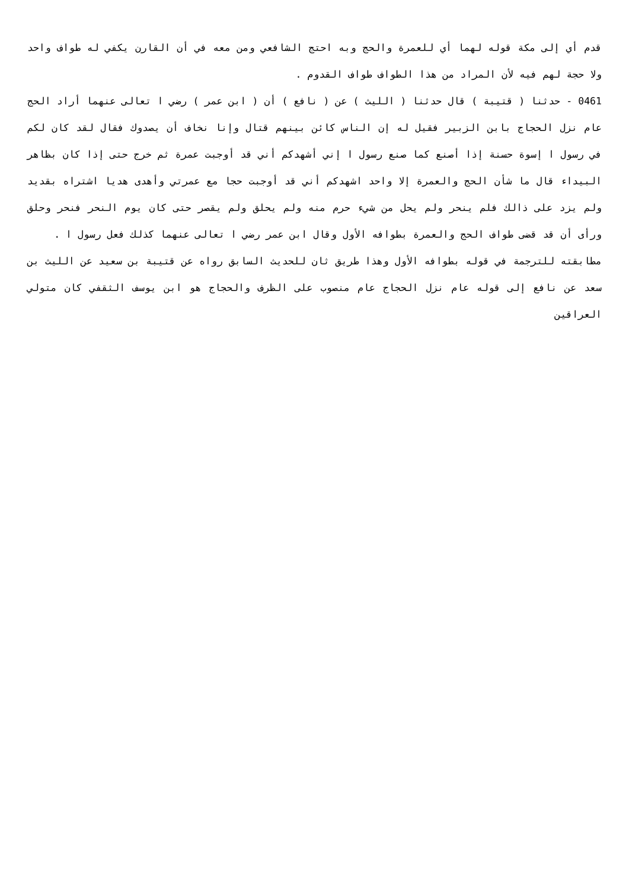قدم أي إلى مكة قوله لهما أي للعمرة والحج وبه احتج الشافعي ومن معه في أن القارن يكفي له طواف واحد ولا حجة لهم فيه لأن المراد من هذا الطواف طواف القدوم .
0461 - حدثنا ( قتيبة ) قال حدثنا ( الليث ) عن ( نافع ) أن ( ابن عمر ) رضي ا تعالى عنهما أراد الحج عام نزل الحجاج بابن الزبير فقيل له إن الناس كائن بينهم قتال وإنا نخاف أن يصدوك فقال لقد كان لكم في رسول ا إسوة حسنة إذا أصنع كما صنع رسول ا إني أشهدكم أني قد أوجبت عمرة ثم خرج حتى إذا كان بظاهر البيداء قال ما شأن الحج والعمرة إلا واحد اشهدكم أني قد أوجبت حجا مع عمرتي وأهدى هديا اشتراه بقديد ولم يزد على ذالك فلم ينحر ولم يحل من شيء حرم منه ولم يحلق ولم يقصر حتى كان يوم النحر فنحر وحلق ورأى أن قد قضى طواف الحج والعمرة بطوافه الأول وقال ابن عمر رضي ا تعالى عنهما كذلك فعل رسول ا .
مطابقته للترجمة في قوله بطوافه الأول وهذا طريق ثان للحديث السابق رواه عن قتيبة بن سعيد عن الليث بن سعد عن نافع إلى قوله عام نزل الحجاج عام منصوب على الظرف والحجاج هو ابن يوسف الثقفي كان متولي العراقين